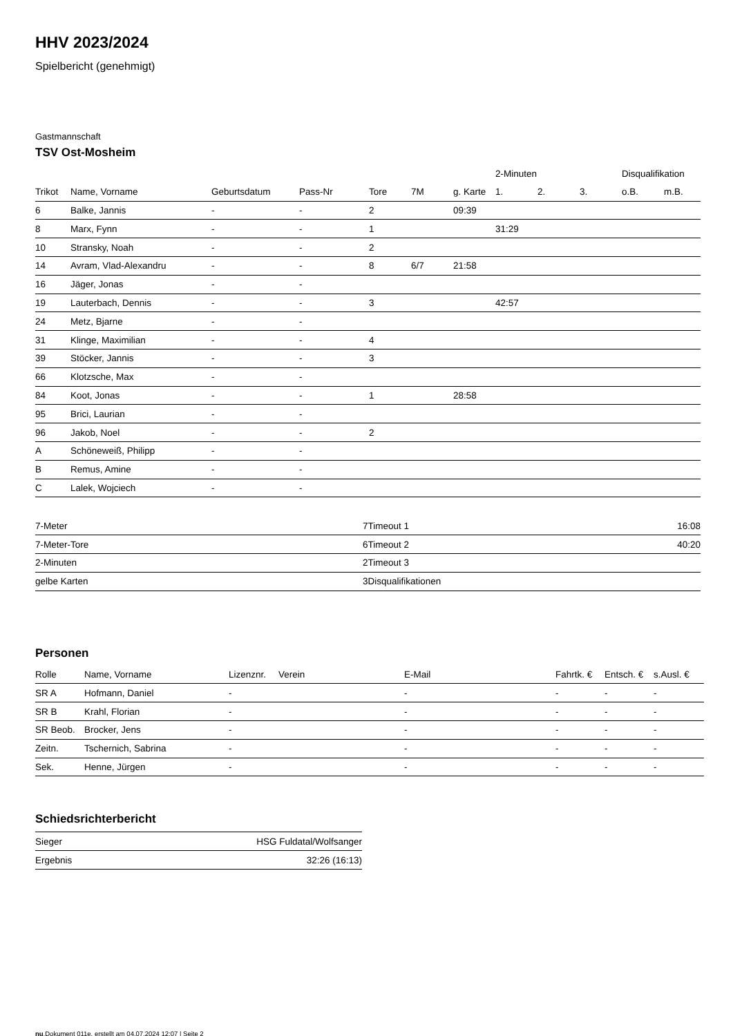HHV 2023/2024
Spielbericht (genehmigt)
Gastmannschaft
TSV Ost-Mosheim
| | | | | | | | 2-Minuten | | | Disqualifikation | |
| --- | --- | --- | --- | --- | --- | --- | --- | --- | --- | --- | --- |
| Trikot | Name, Vorname | Geburtsdatum | Pass-Nr | Tore | 7M | g. Karte | 1. | 2. | 3. | o.B. | m.B. |
| 6 | Balke, Jannis | - | - | 2 | | 09:39 | | | | | |
| 8 | Marx, Fynn | - | - | 1 | | | 31:29 | | | | |
| 10 | Stransky, Noah | - | - | 2 | | | | | | | |
| 14 | Avram, Vlad-Alexandru | - | - | 8 | 6/7 | 21:58 | | | | | |
| 16 | Jäger, Jonas | - | - | | | | | | | | |
| 19 | Lauterbach, Dennis | - | - | 3 | | | 42:57 | | | | |
| 24 | Metz, Bjarne | - | - | | | | | | | | |
| 31 | Klinge, Maximilian | - | - | 4 | | | | | | | |
| 39 | Stöcker, Jannis | - | - | 3 | | | | | | | |
| 66 | Klotzsche, Max | - | - | | | | | | | | |
| 84 | Koot, Jonas | - | - | 1 | | 28:58 | | | | | |
| 95 | Brici, Laurian | - | - | | | | | | | | |
| 96 | Jakob, Noel | - | - | 2 | | | | | | | |
| A | Schöneweiß, Philipp | - | - | | | | | | | | |
| B | Remus, Amine | - | - | | | | | | | | |
| C | Lalek, Wojciech | - | - | | | | | | | | |
| 7-Meter | 7 |
| 7-Meter-Tore | 6 |
| 2-Minuten | 2 |
| gelbe Karten | 3 |
| Timeout 1 | 16:08 |
| Timeout 2 | 40:20 |
| Timeout 3 | |
| Disqualifikationen | |
Personen
| Rolle | Name, Vorname | Lizenznr. | Verein | E-Mail | Fahrtk. € | Entsch. € | s.Ausl. € |
| --- | --- | --- | --- | --- | --- | --- | --- |
| SR A | Hofmann, Daniel | - | | - | - | - | - |
| SR B | Krahl, Florian | - | | - | - | - | - |
| SR Beob. | Brocker, Jens | - | | - | - | - | - |
| Zeitn. | Tschernich, Sabrina | - | | - | - | - | - |
| Sek. | Henne, Jürgen | - | | - | - | - | - |
Schiedsrichterbericht
| Sieger | HSG Fuldatal/Wolfsanger |
| Ergebnis | 32:26 (16:13) |
nu.Dokument 011e, erstellt am 04.07.2024 12:07 | Seite 2